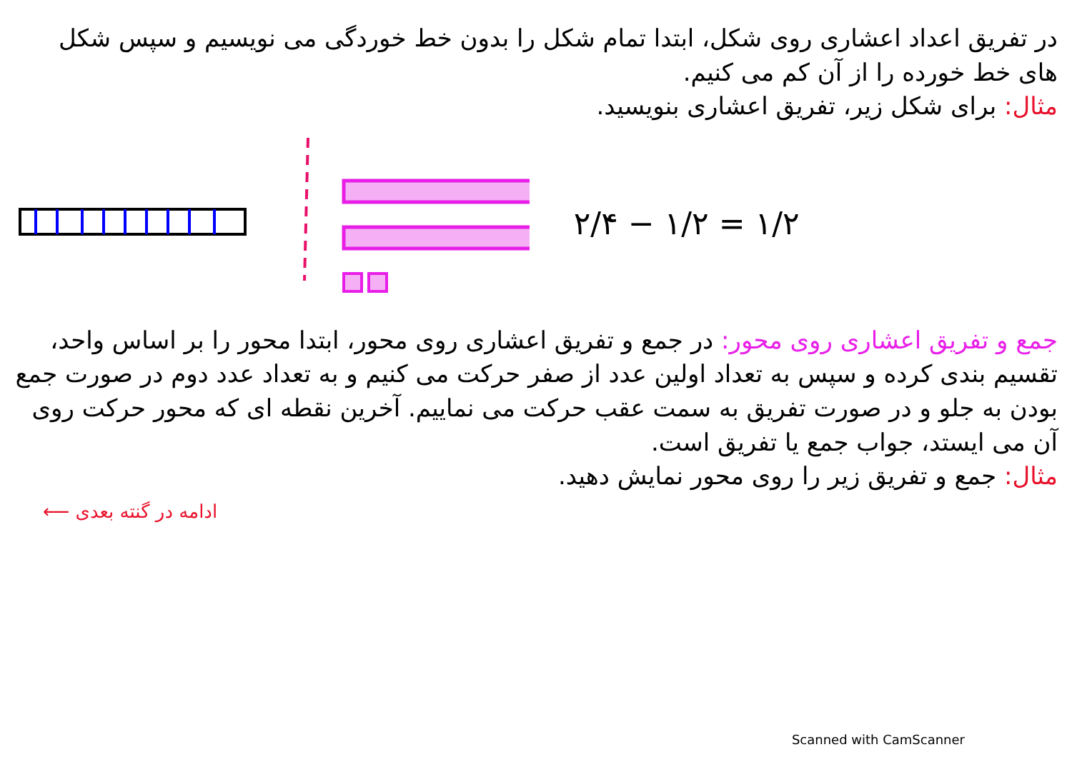در تفریق اعداد اعشاری روی شکل، ابتدا تمام شکل را بدون خط خوردگی می نویسیم و سپس شکل های خط خورده را از آن کم می کنیم.
مثال: برای شکل زیر، تفریق اعشاری بنویسید.
۲/۴ − ۱/۲ = ۱/۲
جمع و تفریق اعشاری روی محور: در جمع و تفریق اعشاری روی محور، ابتدا محور را بر اساس واحد، تقسیم بندی کرده و سپس به تعداد اولین عدد از صفر حرکت می کنیم و به تعداد عدد دوم در صورت جمع بودن به جلو و در صورت تفریق به سمت عقب حرکت می نماییم. آخرین نقطه ای که محور حرکت روی آن می ایستد، جواب جمع یا تفریق است.
مثال: جمع و تفریق زیر را روی محور نمایش دهید.
⟵ ادامه در گنته بعدی
Scanned with CamScanner